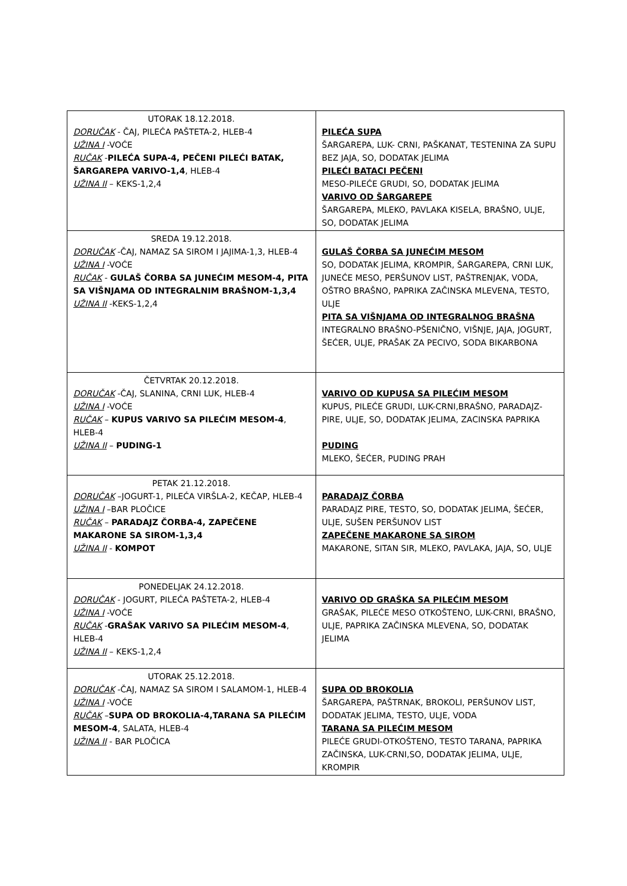| UTORAK 18.12.2018. DORUČAK - ČAJ, PILEĆA PAŠTETA-2, HLEB-4 UŽINA I -VOĆE RUČAK - PILEĆA SUPA-4, PEČENI PILEĆI BATAK, ŠARGAREPA VARIVO-1,4 , HLEB-4 UŽINA II – KEKS-1,2,4 | PILEĆA SUPA ŠARGAREPA, LUK- CRNI, PAŠKANAT, TESTENINA ZA SUPU BEZ JAJA, SO, DODATAK JELIMA PILEĆI BATACI PEČENI MESO-PILEĆE GRUDI, SO, DODATAK JELIMA VARIVO OD ŠARGAREPE ŠARGAREPA, MLEKO, PAVLAKA KISELA, BRAŠNO, ULJE, SO, DODATAK JELIMA |
| SREDA 19.12.2018. DORUČAK -ČAJ, NAMAZ SA SIROM I JAJIMA-1,3, HLEB-4 UŽINA I -VOĆE RUČAK - GULAŠ ČORBA SA JUNEĆIM MESOM-4, PITA SA VIŠNJAMA OD INTEGRALNIM BRAŠNOM-1,3,4 UŽINA II -KEKS-1,2,4 | GULAŠ ČORBA SA JUNEĆIM MESOM SO, DODATAK JELIMA, KROMPIR, ŠARGAREPA, CRNI LUK, JUNEĆE MESO, PERŠUNOV LIST, PAŠTRENJAK, VODA, OŠTRO BRAŠNO, PAPRIKA ZAČINSKA MLEVENA, TESTO, ULJE PITA SA VIŠNJAMA OD INTEGRALNOG BRAŠNA INTEGRALNO BRAŠNO-PŠENIČNO, VIŠNJE, JAJA, JOGURT, ŠEĆER, ULJE, PRAŠAK ZA PECIVO, SODA BIKARBONA |
| ČETVRTAK 20.12.2018. DORUČAK -ČAJ, SLANINA, CRNI LUK, HLEB-4 UŽINA I -VOĆE RUČAK – KUPUS VARIVO SA PILEĆIM MESOM-4 , HLEB-4 UŽINA II – PUDING-1 | VARIVO OD KUPUSA SA PILEĆIM MESOM KUPUS, PILEĆE GRUDI, LUK-CRNI,BRAŠNO, PARADAJZ-PIRE, ULJE, SO, DODATAK JELIMA, ZACINSKA PAPRIKA PUDING MLEKO, ŠEĆER, PUDING PRAH |
| PETAK 21.12.2018. DORUČAK –JOGURT-1, PILEĆA VIRŠLA-2, KEČAP, HLEB-4 UŽINA I –BAR PLOČICE RUČAK – PARADAJZ ČORBA-4, ZAPEČENE MAKARONE SA SIROM-1,3,4 UŽINA II - KOMPOT | PARADAJZ ČORBA PARADAJZ PIRE, TESTO, SO, DODATAK JELIMA, ŠEĆER, ULJE, SUŠEN PERŠUNOV LIST ZAPEČENE MAKARONE SA SIROM MAKARONE, SITAN SIR, MLEKO, PAVLAKA, JAJA, SO, ULJE |
| PONEDELJAK 24.12.2018. DORUČAK - JOGURT, PILEĆA PAŠTETA-2, HLEB-4 UŽINA I -VOĆE RUČAK - GRAŠAK VARIVO SA PILEĆIM MESOM-4 , HLEB-4 UŽINA II – KEKS-1,2,4 | VARIVO OD GRAŠKA SA PILEĆIM MESOM GRAŠAK, PILEĆE MESO OTKOŠTENO, LUK-CRNI, BRAŠNO, ULJE, PAPRIKA ZAČINSKA MLEVENA, SO, DODATAK JELIMA |
| UTORAK 25.12.2018. DORUČAK -ČAJ, NAMAZ SA SIROM I SALAMOM-1, HLEB-4 UŽINA I -VOĆE RUČAK – SUPA OD BROKOLIA-4,TARANA SA PILEĆIM MESOM-4 , SALATA, HLEB-4 UŽINA II - BAR PLOČICA | SUPA OD BROKOLIA ŠARGAREPA, PAŠTRNAK, BROKOLI, PERŠUNOV LIST, DODATAK JELIMA, TESTO, ULJE, VODA TARANA SA PILEĆIM MESOM PILEĆE GRUDI-OTKOŠTENO, TESTO TARANA, PAPRIKA ZAČINSKA, LUK-CRNI,SO, DODATAK JELIMA, ULJE, KROMPIR |